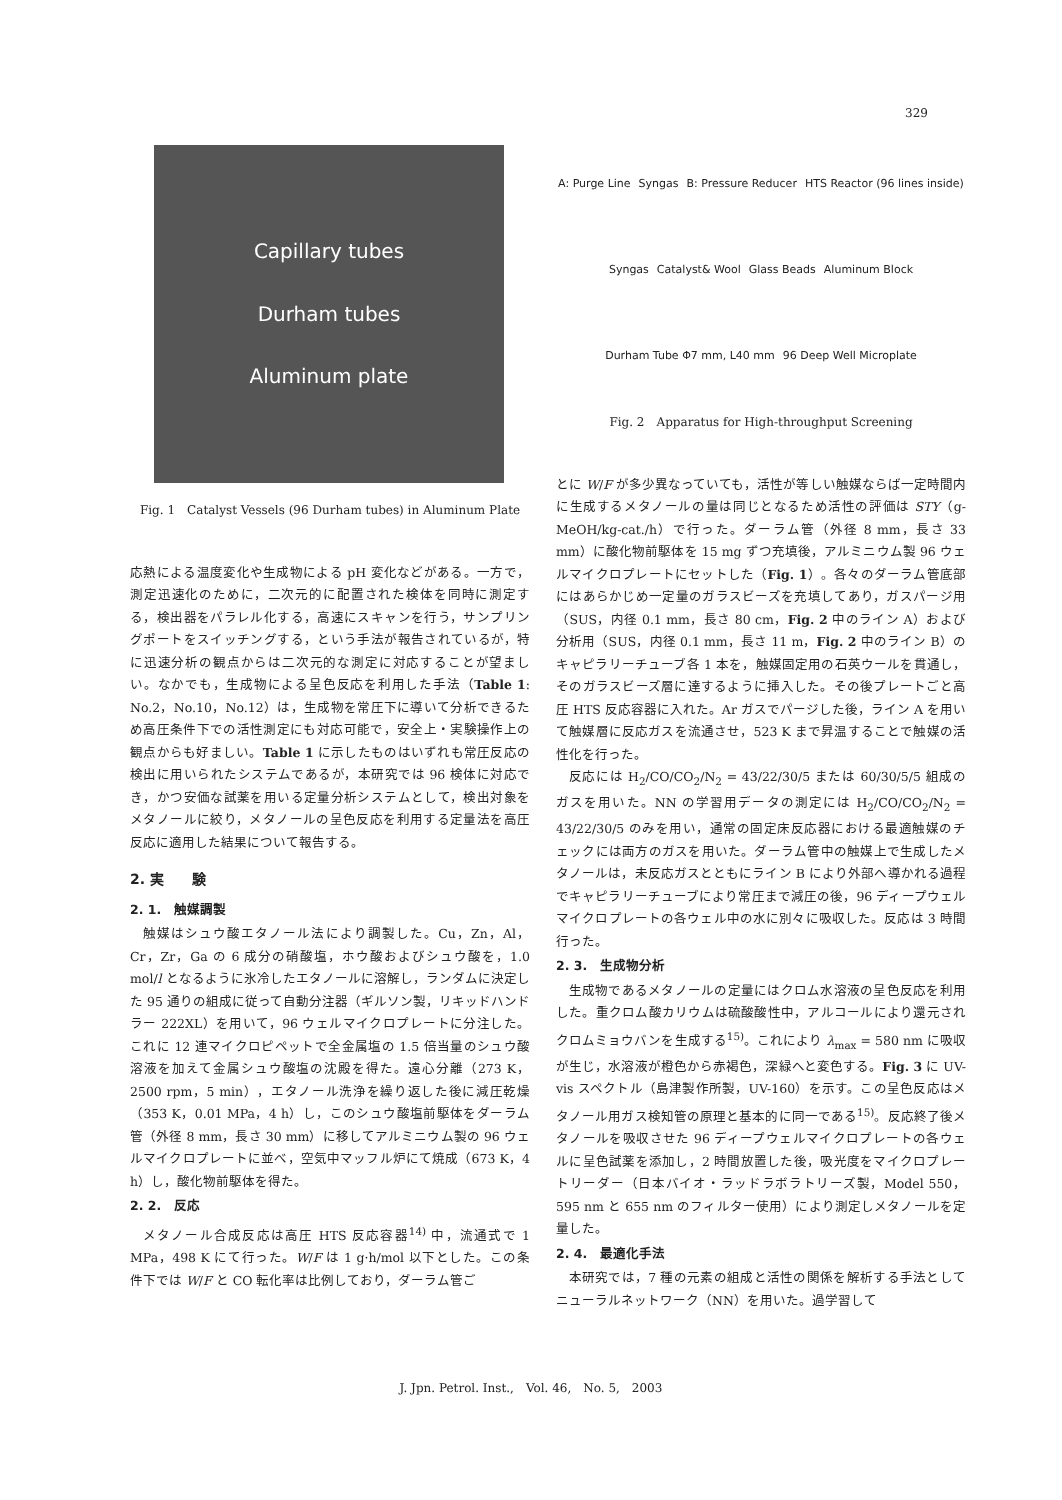329
Capillary tubes
Durham tubes
Aluminum plate
Fig. 1　Catalyst Vessels (96 Durham tubes) in Aluminum Plate
応熱による温度変化や生成物による pH 変化などがある。一方で，測定迅速化のために，二次元的に配置された検体を同時に測定する，検出器をパラレル化する，高速にスキャンを行う，サンプリングポートをスイッチングする，という手法が報告されているが，特に迅速分析の観点からは二次元的な測定に対応することが望ましい。なかでも，生成物による呈色反応を利用した手法（Table 1: No.2，No.10，No.12）は，生成物を常圧下に導いて分析できるため高圧条件下での活性測定にも対応可能で，安全上・実験操作上の観点からも好ましい。Table 1 に示したものはいずれも常圧反応の検出に用いられたシステムであるが，本研究では 96 検体に対応でき，かつ安価な試薬を用いる定量分析システムとして，検出対象をメタノールに絞り，メタノールの呈色反応を利用する定量法を高圧反応に適用した結果について報告する。
2. 実　　験
2. 1.　触媒調製
触媒はシュウ酸エタノール法により調製した。Cu，Zn，Al，Cr，Zr，Ga の 6 成分の硝酸塩，ホウ酸およびシュウ酸を，1.0 mol/l となるように氷冷したエタノールに溶解し，ランダムに決定した 95 通りの組成に従って自動分注器（ギルソン製，リキッドハンドラー 222XL）を用いて，96 ウェルマイクロプレートに分注した。これに 12 連マイクロピペットで全金属塩の 1.5 倍当量のシュウ酸溶液を加えて金属シュウ酸塩の沈殿を得た。遠心分離（273 K，2500 rpm，5 min），エタノール洗浄を繰り返した後に減圧乾燥（353 K，0.01 MPa，4 h）し，このシュウ酸塩前駆体をダーラム管（外径 8 mm，長さ 30 mm）に移してアルミニウム製の 96 ウェルマイクロプレートに並べ，空気中マッフル炉にて焼成（673 K，4 h）し，酸化物前駆体を得た。
2. 2.　反応
メタノール合成反応は高圧 HTS 反応容器<sup>14)</sup> 中，流通式で 1 MPa，498 K にて行った。W/F は 1 g·h/mol 以下とした。この条件下では W/F と CO 転化率は比例しており，ダーラム管ご
A: Purge Line Syngas B: Pressure Reducer HTS Reactor (96 lines inside) Syngas Catalyst& Wool Glass Beads Aluminum Block Durham Tube Φ7 mm, L40 mm 96 Deep Well Microplate
Fig. 2　Apparatus for High-throughput Screening
とに W/F が多少異なっていても，活性が等しい触媒ならば一定時間内に生成するメタノールの量は同じとなるため活性の評価は STY（g-MeOH/kg-cat./h）で行った。ダーラム管（外径 8 mm，長さ 33 mm）に酸化物前駆体を 15 mg ずつ充填後，アルミニウム製 96 ウェルマイクロプレートにセットした（Fig. 1）。各々のダーラム管底部にはあらかじめ一定量のガラスビーズを充填してあり，ガスパージ用（SUS，内径 0.1 mm，長さ 80 cm，Fig. 2 中のライン A）および分析用（SUS，内径 0.1 mm，長さ 11 m，Fig. 2 中のライン B）のキャピラリーチューブ各 1 本を，触媒固定用の石英ウールを貫通し，そのガラスビーズ層に達するように挿入した。その後プレートごと高圧 HTS 反応容器に入れた。Ar ガスでパージした後，ライン A を用いて触媒層に反応ガスを流通させ，523 K まで昇温することで触媒の活性化を行った。
反応には H<sub>2</sub>/CO/CO<sub>2</sub>/N<sub>2</sub> = 43/22/30/5 または 60/30/5/5 組成のガスを用いた。NN の学習用データの測定には H<sub>2</sub>/CO/CO<sub>2</sub>/N<sub>2</sub> = 43/22/30/5 のみを用い，通常の固定床反応器における最適触媒のチェックには両方のガスを用いた。ダーラム管中の触媒上で生成したメタノールは，未反応ガスとともにライン B により外部へ導かれる過程でキャピラリーチューブにより常圧まで減圧の後，96 ディープウェルマイクロプレートの各ウェル中の水に別々に吸収した。反応は 3 時間行った。
2. 3.　生成物分析
生成物であるメタノールの定量にはクロム水溶液の呈色反応を利用した。重クロム酸カリウムは硫酸酸性中，アルコールにより還元されクロムミョウバンを生成する<sup>15)</sup>。これにより λ<sub>max</sub> = 580 nm に吸収が生じ，水溶液が橙色から赤褐色，深緑へと変色する。Fig. 3 に UV-vis スペクトル（島津製作所製，UV-160）を示す。この呈色反応はメタノール用ガス検知管の原理と基本的に同一である<sup>15)</sup>。反応終了後メタノールを吸収させた 96 ディープウェルマイクロプレートの各ウェルに呈色試薬を添加し，2 時間放置した後，吸光度をマイクロプレートリーダー（日本バイオ・ラッドラボラトリーズ製，Model 550，595 nm と 655 nm のフィルター使用）により測定しメタノールを定量した。
2. 4.　最適化手法
本研究では，7 種の元素の組成と活性の関係を解析する手法としてニューラルネットワーク（NN）を用いた。過学習して
J. Jpn. Petrol. Inst.,　Vol. 46,　No. 5,　2003